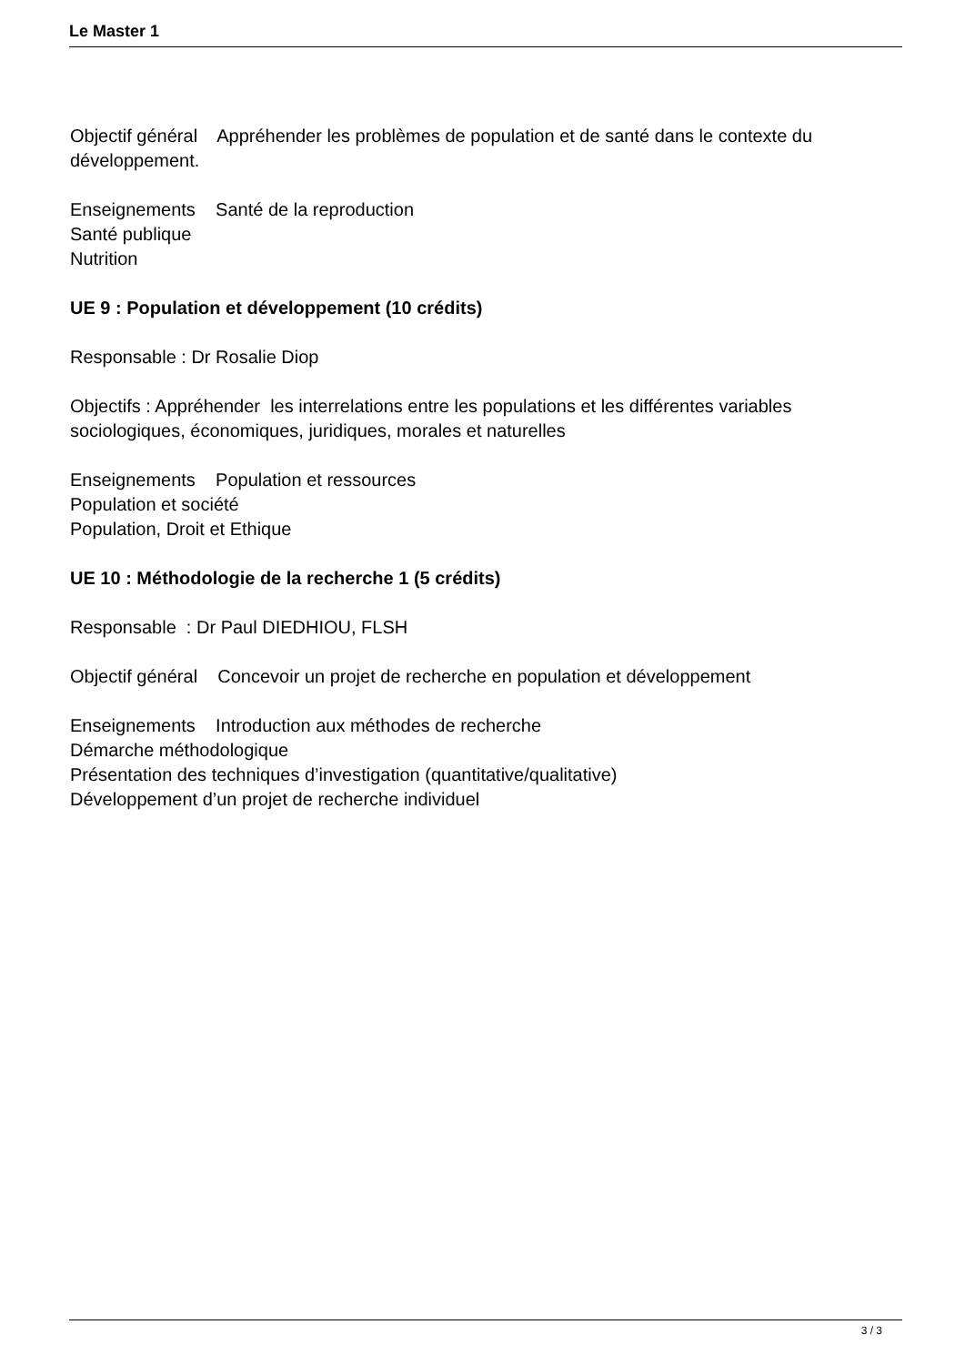Le Master 1
Objectif général Appréhender les problèmes de population et de santé dans le contexte du développement.
Enseignements Santé de la reproduction
Santé publique
Nutrition
UE 9 : Population et développement (10 crédits)
Responsable : Dr Rosalie Diop
Objectifs : Appréhender les interrelations entre les populations et les différentes variables sociologiques, économiques, juridiques, morales et naturelles
Enseignements Population et ressources
Population et société
Population, Droit et Ethique
UE 10 : Méthodologie de la recherche 1 (5 crédits)
Responsable : Dr Paul DIEDHIOU, FLSH
Objectif général Concevoir un projet de recherche en population et développement
Enseignements Introduction aux méthodes de recherche
Démarche méthodologique
Présentation des techniques d’investigation (quantitative/qualitative)
Développement d’un projet de recherche individuel
3 / 3